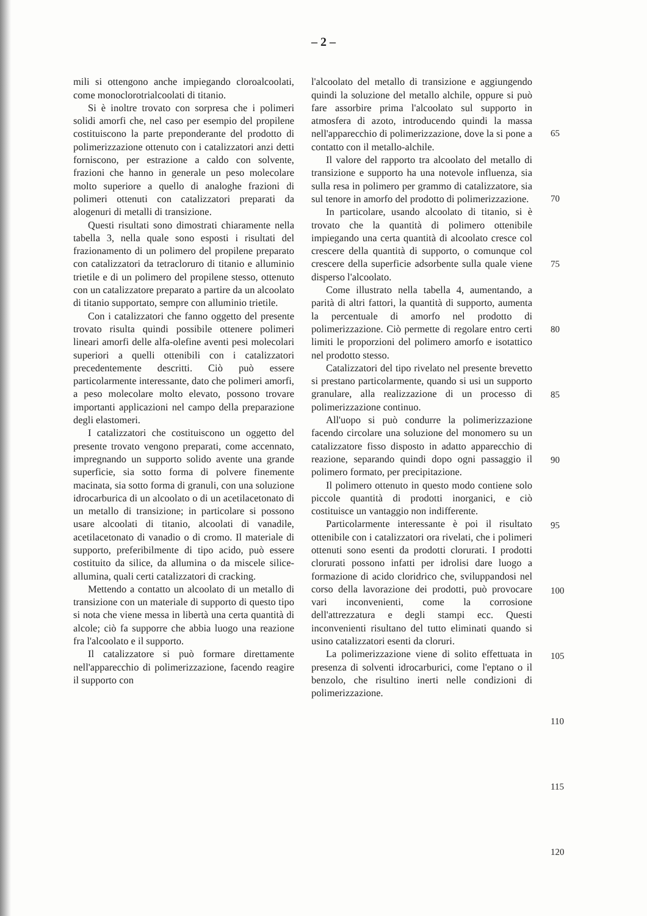– 2 –
mili si ottengono anche impiegando cloroalcoolati, come monoclorotrialcoolati di titanio.
Si è inoltre trovato con sorpresa che i polimeri solidi amorfi che, nel caso per esempio del propilene costituiscono la parte preponderante del prodotto di polimerizzazione ottenuto con i catalizzatori anzi detti forniscono, per estrazione a caldo con solvente, frazioni che hanno in generale un peso molecolare molto superiore a quello di analoghe frazioni di polimeri ottenuti con catalizzatori preparati da alogenuri di metalli di transizione.
Questi risultati sono dimostrati chiaramente nella tabella 3, nella quale sono esposti i risultati del frazionamento di un polimero del propilene preparato con catalizzatori da tetracloruro di titanio e alluminio trietile e di un polimero del propilene stesso, ottenuto con un catalizzatore preparato a partire da un alcoolato di titanio supportato, sempre con alluminio trietile.
Con i catalizzatori che fanno oggetto del presente trovato risulta quindi possibile ottenere polimeri lineari amorfi delle alfa-olefine aventi pesi molecolari superiori a quelli ottenibili con i catalizzatori precedentemente descritti. Ciò può essere particolarmente interessante, dato che polimeri amorfi, a peso molecolare molto elevato, possono trovare importanti applicazioni nel campo della preparazione degli elastomeri.
I catalizzatori che costituiscono un oggetto del presente trovato vengono preparati, come accennato, impregnando un supporto solido avente una grande superficie, sia sotto forma di polvere finemente macinata, sia sotto forma di granuli, con una soluzione idrocarburica di un alcoolato o di un acetilacetonato di un metallo di transizione; in particolare si possono usare alcoolati di titanio, alcoolati di vanadile, acetilacetonato di vanadio o di cromo. Il materiale di supporto, preferibilmente di tipo acido, può essere costituito da silice, da allumina o da miscele silice-allumina, quali certi catalizzatori di cracking.
Mettendo a contatto un alcoolato di un metallo di transizione con un materiale di supporto di questo tipo si nota che viene messa in libertà una certa quantità di alcole; ciò fa supporre che abbia luogo una reazione fra l'alcoolato e il supporto.
Il catalizzatore si può formare direttamente nell'apparecchio di polimerizzazione, facendo reagire il supporto con
l'alcoolato del metallo di transizione e aggiungendo quindi la soluzione del metallo alchile, oppure si può fare assorbire prima l'alcoolato sul supporto in atmosfera di azoto, introducendo quindi la massa nell'apparecchio di polimerizzazione, dove la si pone a contatto con il metallo-alchile.
Il valore del rapporto tra alcoolato del metallo di transizione e supporto ha una notevole influenza, sia sulla resa in polimero per grammo di catalizzatore, sia sul tenore in amorfo del prodotto di polimerizzazione.
In particolare, usando alcoolato di titanio, si è trovato che la quantità di polimero ottenibile impiegando una certa quantità di alcoolato cresce col crescere della quantità di supporto, o comunque col crescere della superficie adsorbente sulla quale viene disperso l'alcoolato.
Come illustrato nella tabella 4, aumentando, a parità di altri fattori, la quantità di supporto, aumenta la percentuale di amorfo nel prodotto di polimerizzazione. Ciò permette di regolare entro certi limiti le proporzioni del polimero amorfo e isotattico nel prodotto stesso.
Catalizzatori del tipo rivelato nel presente brevetto si prestano particolarmente, quando si usi un supporto granulare, alla realizzazione di un processo di polimerizzazione continuo.
All'uopo si può condurre la polimerizzazione facendo circolare una soluzione del monomero su un catalizzatore fisso disposto in adatto apparecchio di reazione, separando quindi dopo ogni passaggio il polimero formato, per precipitazione.
Il polimero ottenuto in questo modo contiene solo piccole quantità di prodotti inorganici, e ciò costituisce un vantaggio non indifferente.
Particolarmente interessante è poi il risultato ottenibile con i catalizzatori ora rivelati, che i polimeri ottenuti sono esenti da prodotti clorurati. I prodotti clorurati possono infatti per idrolisi dare luogo a formazione di acido cloridrico che, sviluppandosi nel corso della lavorazione dei prodotti, può provocare vari inconvenienti, come la corrosione dell'attrezzatura e degli stampi ecc. Questi inconvenienti risultano del tutto eliminati quando si usino catalizzatori esenti da cloruri.
La polimerizzazione viene di solito effettuata in presenza di solventi idrocarburici, come l'eptano o il benzolo, che risultino inerti nelle condizioni di polimerizzazione.
65
70
75
80
85
90
95
100
105
110
115
120